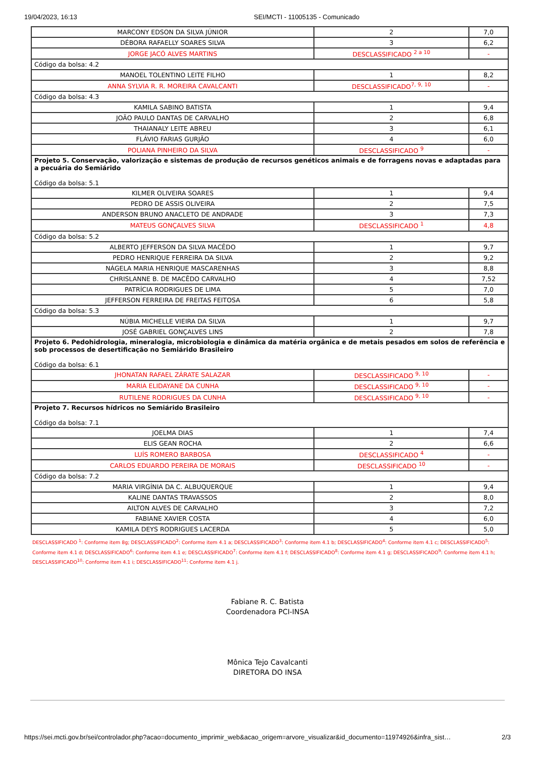19/04/2023, 16:13 SEI/MCTI - 11005135 - Comunicado
| MARCONY EDSON DA SILVA JÚNIOR | 2 | 7,0 |
| DÉBORA RAFAELLY SOARES SILVA | 3 | 6,2 |
| JORGE JACÓ ALVES MARTINS | DESCLASSIFICADO <sup>2 a 10</sup> | - |
| Código da bolsa: 4.2 | | |
| MANOEL TOLENTINO LEITE FILHO | 1 | 8,2 |
| ANNA SYLVIA R. R. MOREIRA CAVALCANTI | DESCLASSIFICADO<sup>7, 9, 10</sup> | - |
| Código da bolsa: 4.3 | | |
| KAMILA SABINO BATISTA | 1 | 9,4 |
| JOÃO PAULO DANTAS DE CARVALHO | 2 | 6,8 |
| THAIANALY LEITE ABREU | 3 | 6,1 |
| FLÁVIO FARIAS GURJÃO | 4 | 6,0 |
| POLIANA PINHEIRO DA SILVA | DESCLASSIFICADO <sup>9</sup> | - |
| Projeto 5. Conservação, valorização e sistemas de produção de recursos genéticos animais e de forragens novas e adaptadas para a pecuária do Semiárido Código da bolsa: 5.1 | | |
| KILMER OLIVEIRA SOARES | 1 | 9,4 |
| PEDRO DE ASSIS OLIVEIRA | 2 | 7,5 |
| ANDERSON BRUNO ANACLETO DE ANDRADE | 3 | 7,3 |
| MATEUS GONÇALVES SILVA | DESCLASSIFICADO <sup>1</sup> | 4,8 |
| Código da bolsa: 5.2 | | |
| ALBERTO JEFFERSON DA SILVA MACÊDO | 1 | 9,7 |
| PEDRO HENRIQUE FERREIRA DA SILVA | 2 | 9,2 |
| NÁGELA MARIA HENRIQUE MASCARENHAS | 3 | 8,8 |
| CHRISLANNE B. DE MACÊDO CARVALHO | 4 | 7,52 |
| PATRÍCIA RODRIGUES DE LIMA | 5 | 7,0 |
| JEFFERSON FERREIRA DE FREITAS FEITOSA | 6 | 5,8 |
| Código da bolsa: 5.3 | | |
| NÚBIA MICHELLE VIEIRA DA SILVA | 1 | 9,7 |
| JOSÉ GABRIEL GONÇALVES LINS | 2 | 7,8 |
| Projeto 6. Pedohidrologia, mineralogia, microbiologia e dinâmica da matéria orgânica e de metais pesados em solos de referência e sob processos de desertificação no Semiárido Brasileiro Código da bolsa: 6.1 | | |
| JHONATAN RAFAEL ZÁRATE SALAZAR | DESCLASSIFICADO <sup>9, 10</sup> | - |
| MARIA ELIDAYANE DA CUNHA | DESCLASSIFICADO <sup>9, 10</sup> | - |
| RUTILENE RODRIGUES DA CUNHA | DESCLASSIFICADO <sup>9, 10</sup> | - |
| Projeto 7. Recursos hídricos no Semiárido Brasileiro Código da bolsa: 7.1 | | |
| JOELMA DIAS | 1 | 7,4 |
| ELIS GEAN ROCHA | 2 | 6,6 |
| LUÍS ROMERO BARBOSA | DESCLASSIFICADO <sup>4</sup> | - |
| CARLOS EDUARDO PEREIRA DE MORAIS | DESCLASSIFICADO <sup>10</sup> | - |
| Código da bolsa: 7.2 | | |
| MARIA VIRGÍNIA DA C. ALBUQUERQUE | 1 | 9,4 |
| KALINE DANTAS TRAVASSOS | 2 | 8,0 |
| AILTON ALVES DE CARVALHO | 3 | 7,2 |
| FABIANE XAVIER COSTA | 4 | 6,0 |
| KAMILA DEYS RODRIGUES LACERDA | 5 | 5,0 |
DESCLASSIFICADO <sup>1</sup>: Conforme item 8g; DESCLASSIFICADO<sup>2</sup>: Conforme item 4.1 a; DESCLASSIFICADO<sup>3</sup>: Conforme item 4.1 b; DESCLASSIFICADO<sup>4</sup>: Conforme item 4.1 c; DESCLASSIFICADO<sup>5</sup>: Conforme item 4.1 d; DESCLASSIFICADO<sup>6</sup>: Conforme item 4.1 e; DESCLASSIFICADO<sup>7</sup>: Conforme item 4.1 f; DESCLASSIFICADO<sup>8</sup>: Conforme item 4.1 g; DESCLASSIFICADO<sup>9</sup>: Conforme item 4.1 h; DESCLASSIFICADO<sup>10</sup>: Conforme item 4.1 i; DESCLASSIFICADO<sup>11</sup>: Conforme item 4.1 j.
Fabiane R. C. Batista
Coordenadora PCI-INSA
Mônica Tejo Cavalcanti
DIRETORA DO INSA
https://sei.mcti.gov.br/sei/controlador.php?acao=documento_imprimir_web&acao_origem=arvore_visualizar&id_documento=11974926&infra_sist… 2/3